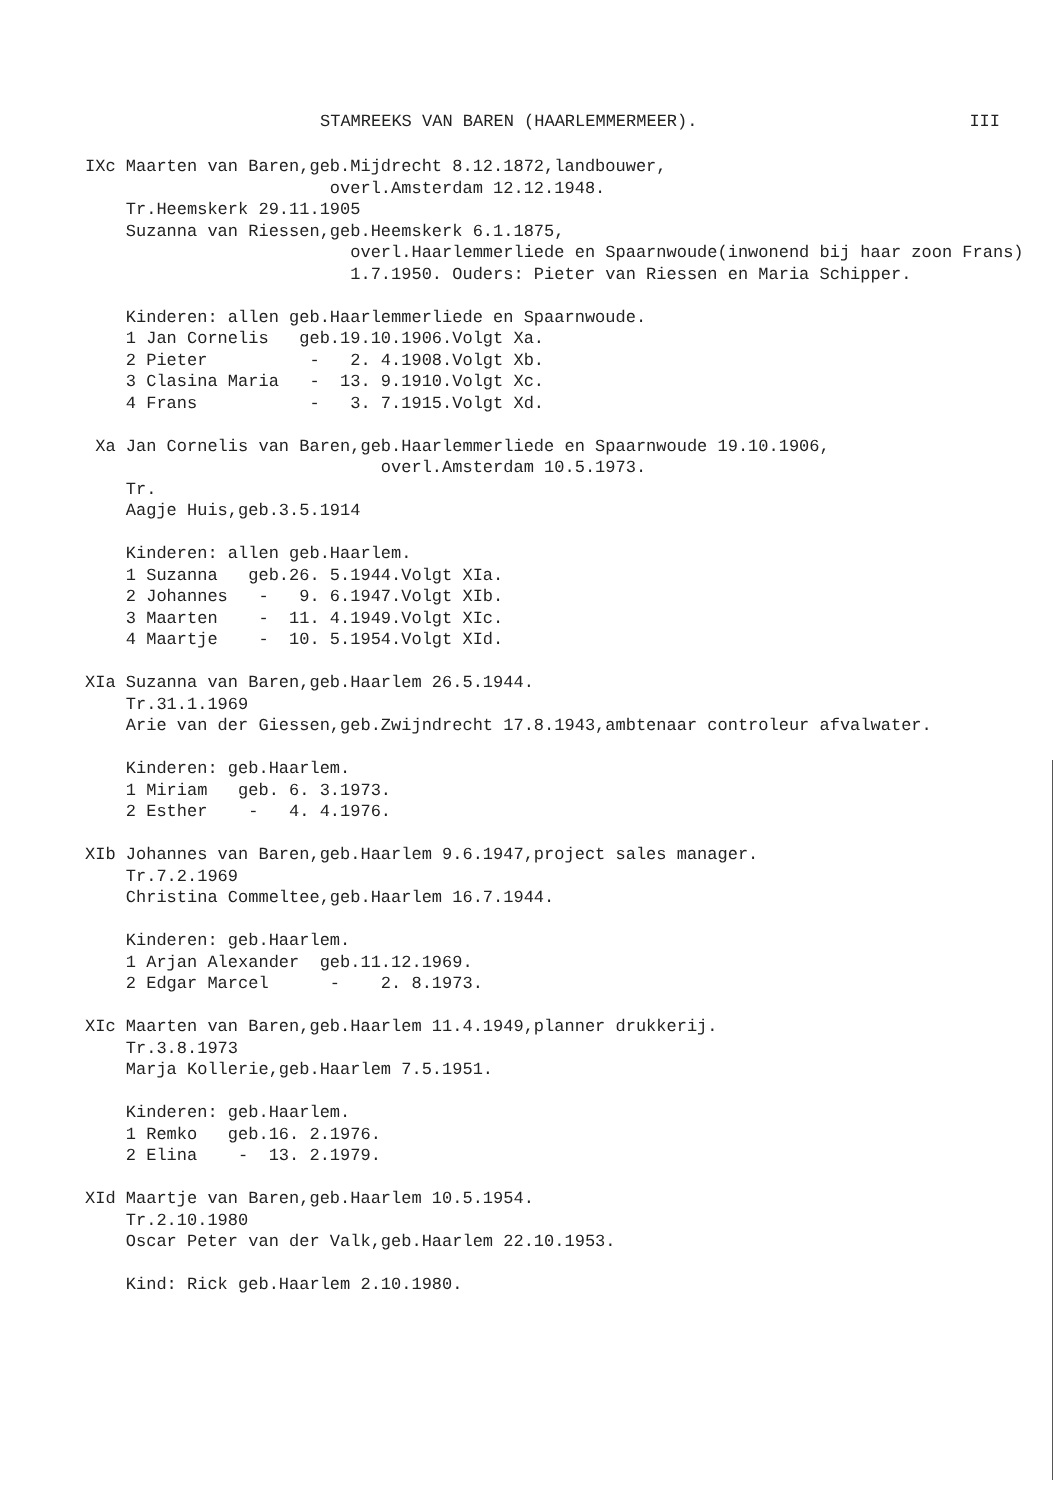STAMREEKS VAN BAREN (HAARLEMMERMEER). III
IXc Maarten van Baren,geb.Mijdrecht 8.12.1872,landbouwer,
                        overl.Amsterdam 12.12.1948.
    Tr.Heemskerk 29.11.1905
    Suzanna van Riessen,geb.Heemskerk 6.1.1875,
                          overl.Haarlemmerliede en Spaarnwoude(inwonend bij haar zoon Frans)
                          1.7.1950. Ouders: Pieter van Riessen en Maria Schipper.

    Kinderen: allen geb.Haarlemmerliede en Spaarnwoude.
    1 Jan Cornelis   geb.19.10.1906.Volgt Xa.
    2 Pieter          -   2. 4.1908.Volgt Xb.
    3 Clasina Maria   -  13. 9.1910.Volgt Xc.
    4 Frans           -   3. 7.1915.Volgt Xd.

 Xa Jan Cornelis van Baren,geb.Haarlemmerliede en Spaarnwoude 19.10.1906,
                             overl.Amsterdam 10.5.1973.
    Tr.
    Aagje Huis,geb.3.5.1914

    Kinderen: allen geb.Haarlem.
    1 Suzanna   geb.26. 5.1944.Volgt XIa.
    2 Johannes   -   9. 6.1947.Volgt XIb.
    3 Maarten    -  11. 4.1949.Volgt XIc.
    4 Maartje    -  10. 5.1954.Volgt XId.

XIa Suzanna van Baren,geb.Haarlem 26.5.1944.
    Tr.31.1.1969
    Arie van der Giessen,geb.Zwijndrecht 17.8.1943,ambtenaar controleur afvalwater.

    Kinderen: geb.Haarlem.
    1 Miriam   geb. 6. 3.1973.
    2 Esther    -   4. 4.1976.

XIb Johannes van Baren,geb.Haarlem 9.6.1947,project sales manager.
    Tr.7.2.1969
    Christina Commeltee,geb.Haarlem 16.7.1944.

    Kinderen: geb.Haarlem.
    1 Arjan Alexander  geb.11.12.1969.
    2 Edgar Marcel      -    2. 8.1973.

XIc Maarten van Baren,geb.Haarlem 11.4.1949,planner drukkerij.
    Tr.3.8.1973
    Marja Kollerie,geb.Haarlem 7.5.1951.

    Kinderen: geb.Haarlem.
    1 Remko   geb.16. 2.1976.
    2 Elina    -  13. 2.1979.

XId Maartje van Baren,geb.Haarlem 10.5.1954.
    Tr.2.10.1980
    Oscar Peter van der Valk,geb.Haarlem 22.10.1953.

    Kind: Rick geb.Haarlem 2.10.1980.